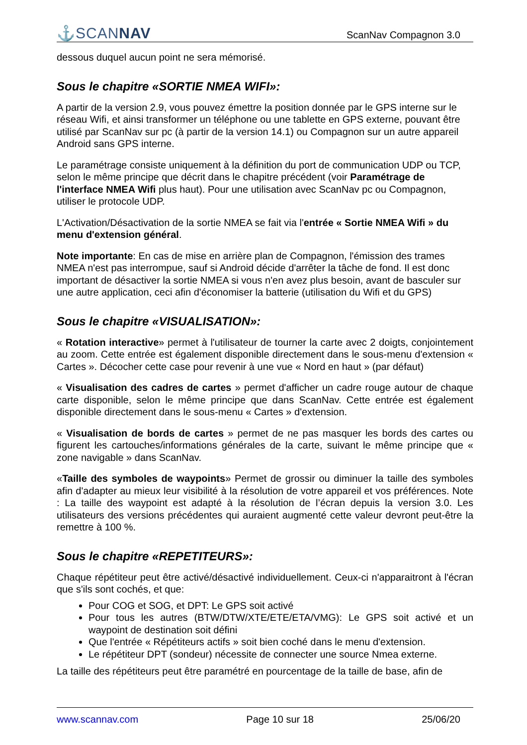⚓SCANNAV
ScanNav Compagnon 3.0
dessous duquel aucun point ne sera mémorisé.
Sous le chapitre «SORTIE NMEA WIFI»:
A partir de la version 2.9, vous pouvez émettre la position donnée par le GPS interne sur le réseau Wifi, et ainsi transformer un téléphone ou une tablette en GPS externe, pouvant être utilisé par ScanNav sur pc (à partir de la version 14.1) ou Compagnon sur un autre appareil Android sans GPS interne.
Le paramétrage consiste uniquement à la définition du port de communication UDP ou TCP, selon le même principe que décrit dans le chapitre précédent (voir Paramétrage de l'interface NMEA Wifi plus haut). Pour une utilisation avec ScanNav pc ou Compagnon, utiliser le protocole UDP.
L'Activation/Désactivation de la sortie NMEA se fait via l'entrée « Sortie NMEA Wifi » du menu d'extension général.
Note importante: En cas de mise en arrière plan de Compagnon, l'émission des trames NMEA n'est pas interrompue, sauf si Android décide d'arrêter la tâche de fond. Il est donc important de désactiver la sortie NMEA si vous n'en avez plus besoin, avant de basculer sur une autre application, ceci afin d'économiser la batterie (utilisation du Wifi et du GPS)
Sous le chapitre «VISUALISATION»:
« Rotation interactive» permet à l'utilisateur de tourner la carte avec 2 doigts, conjointement au zoom. Cette entrée est également disponible directement dans le sous-menu d'extension « Cartes ». Décocher cette case pour revenir à une vue « Nord en haut » (par défaut)
« Visualisation des cadres de cartes » permet d'afficher un cadre rouge autour de chaque carte disponible, selon le même principe que dans ScanNav. Cette entrée est également disponible directement dans le sous-menu « Cartes » d'extension.
« Visualisation de bords de cartes » permet de ne pas masquer les bords des cartes ou figurent les cartouches/informations générales de la carte, suivant le même principe que « zone navigable » dans ScanNav.
«Taille des symboles de waypoints» Permet de grossir ou diminuer la taille des symboles afin d'adapter au mieux leur visibilité à la résolution de votre appareil et vos préférences. Note : La taille des waypoint est adapté à la résolution de l’écran depuis la version 3.0. Les utilisateurs des versions précédentes qui auraient augmenté cette valeur devront peut-être la remettre à 100 %.
Sous le chapitre «REPETITEURS»:
Chaque répétiteur peut être activé/désactivé individuellement. Ceux-ci n'apparaitront à l'écran que s'ils sont cochés, et que:
Pour COG et SOG, et DPT: Le GPS soit activé
Pour tous les autres (BTW/DTW/XTE/ETE/ETA/VMG): Le GPS soit activé et un waypoint de destination soit défini
Que l'entrée « Répétiteurs actifs » soit bien coché dans le menu d'extension.
Le répétiteur DPT (sondeur) nécessite de connecter une source Nmea externe.
La taille des répétiteurs peut être paramétré en pourcentage de la taille de base, afin de
www.scannav.com Page 10 sur 18 25/06/20